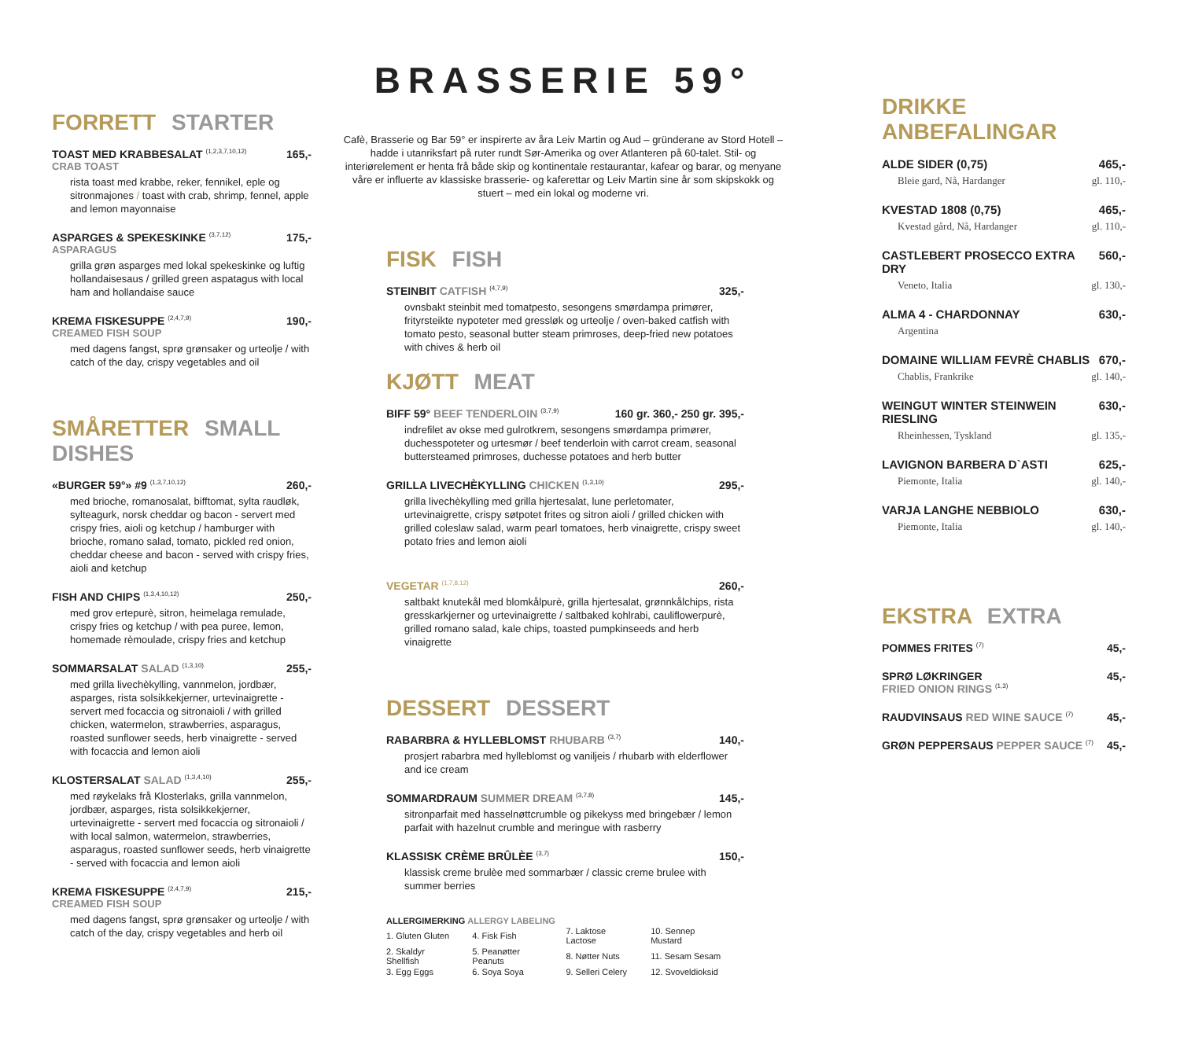FORRETT STARTER
TOAST MED KRABBESALAT <sup>(1,2,3,7,10,12)</sup> 165,-
CRAB TOAST
rista toast med krabbe, reker, fennikel, eple og sitronmajones / toast with crab, shrimp, fennel, apple and lemon mayonnaise
ASPARGES & SPEKESKINKE <sup>(3,7,12)</sup> 175,-
ASPARAGUS
grilla grøn asparges med lokal spekeskinke og luftig hollandaisesaus / grilled green aspatagus with local ham and hollandaise sauce
KREMA FISKESUPPE <sup>(2,4,7,9)</sup> 190,-
CREAMED FISH SOUP
med dagens fangst, sprø grønsaker og urteolje / with catch of the day, crispy vegetables and oil
SMÅRETTER SMALL DISHES
«BURGER 59°» #9 <sup>(1,3,7,10,12)</sup> 260,-
med brioche, romanosalat, bifftomat, sylta raudløk, sylteagurk, norsk cheddar og bacon - servert med crispy fries, aioli og ketchup / hamburger with brioche, romano salad, tomato, pickled red onion, cheddar cheese and bacon - served with crispy fries, aioli and ketchup
FISH AND CHIPS <sup>(1,3,4,10,12)</sup> 250,-
med grov ertepurè, sitron, heimelaga remulade, crispy fries og ketchup / with pea puree, lemon, homemade rèmoulade, crispy fries and ketchup
SOMMARSALAT SALAD <sup>(1,3,10)</sup> 255,-
med grilla livechèkylling, vannmelon, jordbær, asparges, rista solsikkekjerner, urtevinaigrette - servert med focaccia og sitronaioli / with grilled chicken, watermelon, strawberries, asparagus, roasted sunflower seeds, herb vinaigrette - served with focaccia and lemon aioli
KLOSTERSALAT SALAD <sup>(1,3,4,10)</sup> 255,-
med røykelaks frå Klosterlaks, grilla vannmelon, jordbær, asparges, rista solsikkekjerner, urtevinaigrette - servert med focaccia og sitronaioli / with local salmon, watermelon, strawberries, asparagus, roasted sunflower seeds, herb vinaigrette - served with focaccia and lemon aioli
KREMA FISKESUPPE <sup>(2,4,7,9)</sup> 215,-
CREAMED FISH SOUP
med dagens fangst, sprø grønsaker og urteolje / with catch of the day, crispy vegetables and herb oil
BRASSERIE 59°
Cafè, Brasserie og Bar 59° er inspirerte av åra Leiv Martin og Aud – gründerane av Stord Hotell – hadde i utanriksfart på ruter rundt Sør-Amerika og over Atlanteren på 60-talet. Stil- og interiørelement er henta frå både skip og kontinentale restaurantar, kafear og barar, og menyane våre er influerte av klassiske brasserie- og kaferettar og Leiv Martin sine år som skipskokk og stuert – med ein lokal og moderne vri.
FISK FISH
STEINBIT CATFISH <sup>(4,7,9)</sup> 325,-
ovnsbakt steinbit med tomatpesto, sesongens smørdampa primører, frityrsteikte nypoteter med gressløk og urteolje / oven-baked catfish with tomato pesto, seasonal butter steam primroses, deep-fried new potatoes with chives & herb oil
KJØTT MEAT
BIFF 59° BEEF TENDERLOIN <sup>(3,7,9)</sup> 160 gr. 360,- 250 gr. 395,-
indrefilet av okse med gulrotkrem, sesongens smørdampa primører, duchesspoteter og urtesmør / beef tenderloin with carrot cream, seasonal buttersteamed primroses, duchesse potatoes and herb butter
GRILLA LIVECHÈKYLLING CHICKEN <sup>(1,3,10)</sup> 295,-
grilla livechèkylling med grilla hjertesalat, lune perletomater, urtevinaigrette, crispy søtpotet frites og sitron aioli / grilled chicken with grilled coleslaw salad, warm pearl tomatoes, herb vinaigrette, crispy sweet potato fries and lemon aioli
VEGETAR <sup>(1,7,8,12)</sup> 260,-
saltbakt knutekål med blomkålpurè, grilla hjertesalat, grønnkålchips, rista gresskarkjerner og urtevinaigrette / saltbaked kohlrabi, cauliflowerpurè, grilled romano salad, kale chips, toasted pumpkinseeds and herb vinaigrette
DESSERT DESSERT
RABARBRA & HYLLEBLOMST RHUBARB <sup>(3,7)</sup> 140,-
prosjert rabarbra med hylleblomst og vaniljeis / rhubarb with elderflower and ice cream
SOMMARDRAUM SUMMER DREAM <sup>(3,7,8)</sup> 145,-
sitronparfait med hasselnøttcrumble og pikekyss med bringebær / lemon parfait with hazelnut crumble and meringue with rasberry
KLASSISK CRÈME BRÛLÈE <sup>(3,7)</sup> 150,-
klassisk creme brulèe med sommarbær / classic creme brulee with summer berries
ALLERGIMERKING ALLERGY LABELING
| 1. Gluten Gluten | 4. Fisk Fish | 7. Laktose Lactose | 10. Sennep Mustard |
| 2. Skaldyr Shellfish | 5. Peanøtter Peanuts | 8. Nøtter Nuts | 11. Sesam Sesam |
| 3. Egg Eggs | 6. Soya Soya | 9. Selleri Celery | 12. Svoveldioksid |
DRIKKE ANBEFALINGAR
ALDE SIDER (0,75) 465,-
Bleie gard, Nå, Hardanger gl. 110,-
KVESTAD 1808 (0,75) 465,-
Kvestad gård, Nå, Hardanger gl. 110,-
CASTLEBERT PROSECCO EXTRA DRY 560,-
Veneto, Italia gl. 130,-
ALMA 4 - CHARDONNAY 630,-
Argentina
DOMAINE WILLIAM FEVRÈ CHABLIS 670,-
Chablis, Frankrike gl. 140,-
WEINGUT WINTER STEINWEIN RIESLING 630,-
Rheinhessen, Tyskland gl. 135,-
LAVIGNON BARBERA D`ASTI 625,-
Piemonte, Italia gl. 140,-
VARJA LANGHE NEBBIOLO 630,-
Piemonte, Italia gl. 140,-
EKSTRA EXTRA
POMMES FRITES <sup>(7)</sup> 45,-
SPRØ LØKRINGER
FRIED ONION RINGS <sup>(1,3)</sup> 45,-
RAUDVINSAUS RED WINE SAUCE <sup>(7)</sup> 45,-
GRØN PEPPERSAUS PEPPER SAUCE <sup>(7)</sup> 45,-